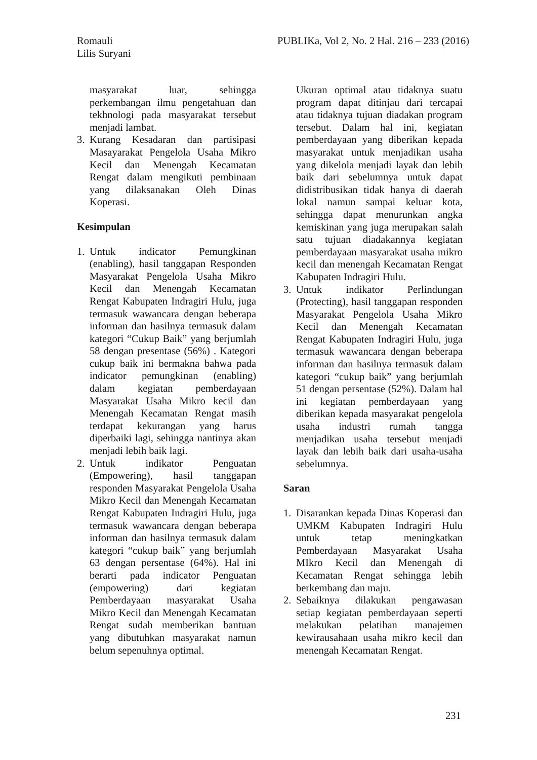Romauli
Lilis Suryani
PUBLIKa, Vol 2, No. 2 Hal. 216 – 233 (2016)
masyarakat luar, sehingga perkembangan ilmu pengetahuan dan tekhnologi pada masyarakat tersebut menjadi lambat.
3. Kurang Kesadaran dan partisipasi Masayarakat Pengelola Usaha Mikro Kecil dan Menengah Kecamatan Rengat dalam mengikuti pembinaan yang dilaksanakan Oleh Dinas Koperasi.
Kesimpulan
1. Untuk indicator Pemungkinan (enabling), hasil tanggapan Responden Masyarakat Pengelola Usaha Mikro Kecil dan Menengah Kecamatan Rengat Kabupaten Indragiri Hulu, juga termasuk wawancara dengan beberapa informan dan hasilnya termasuk dalam kategori “Cukup Baik” yang berjumlah 58 dengan presentase (56%) . Kategori cukup baik ini bermakna bahwa pada indicator pemungkinan (enabling) dalam kegiatan pemberdayaan Masyarakat Usaha Mikro kecil dan Menengah Kecamatan Rengat masih terdapat kekurangan yang harus diperbaiki lagi, sehingga nantinya akan menjadi lebih baik lagi.
2. Untuk indikator Penguatan (Empowering), hasil tanggapan responden Masyarakat Pengelola Usaha Mikro Kecil dan Menengah Kecamatan Rengat Kabupaten Indragiri Hulu, juga termasuk wawancara dengan beberapa informan dan hasilnya termasuk dalam kategori “cukup baik” yang berjumlah 63 dengan persentase (64%). Hal ini berarti pada indicator Penguatan (empowering) dari kegiatan Pemberdayaan masyarakat Usaha Mikro Kecil dan Menengah Kecamatan Rengat sudah memberikan bantuan yang dibutuhkan masyarakat namun belum sepenuhnya optimal.
Ukuran optimal atau tidaknya suatu program dapat ditinjau dari tercapai atau tidaknya tujuan diadakan program tersebut. Dalam hal ini, kegiatan pemberdayaan yang diberikan kepada masyarakat untuk menjadikan usaha yang dikelola menjadi layak dan lebih baik dari sebelumnya untuk dapat didistribusikan tidak hanya di daerah lokal namun sampai keluar kota, sehingga dapat menurunkan angka kemiskinan yang juga merupakan salah satu tujuan diadakannya kegiatan pemberdayaan masyarakat usaha mikro kecil dan menengah Kecamatan Rengat Kabupaten Indragiri Hulu.
3. Untuk indikator Perlindungan (Protecting), hasil tanggapan responden Masyarakat Pengelola Usaha Mikro Kecil dan Menengah Kecamatan Rengat Kabupaten Indragiri Hulu, juga termasuk wawancara dengan beberapa informan dan hasilnya termasuk dalam kategori “cukup baik” yang berjumlah 51 dengan persentase (52%). Dalam hal ini kegiatan pemberdayaan yang diberikan kepada masyarakat pengelola usaha industri rumah tangga menjadikan usaha tersebut menjadi layak dan lebih baik dari usaha-usaha sebelumnya.
Saran
1. Disarankan kepada Dinas Koperasi dan UMKM Kabupaten Indragiri Hulu untuk tetap meningkatkan Pemberdayaan Masyarakat Usaha MIkro Kecil dan Menengah di Kecamatan Rengat sehingga lebih berkembang dan maju.
2. Sebaiknya dilakukan pengawasan setiap kegiatan pemberdayaan seperti melakukan pelatihan manajemen kewirausahaan usaha mikro kecil dan menengah Kecamatan Rengat.
231